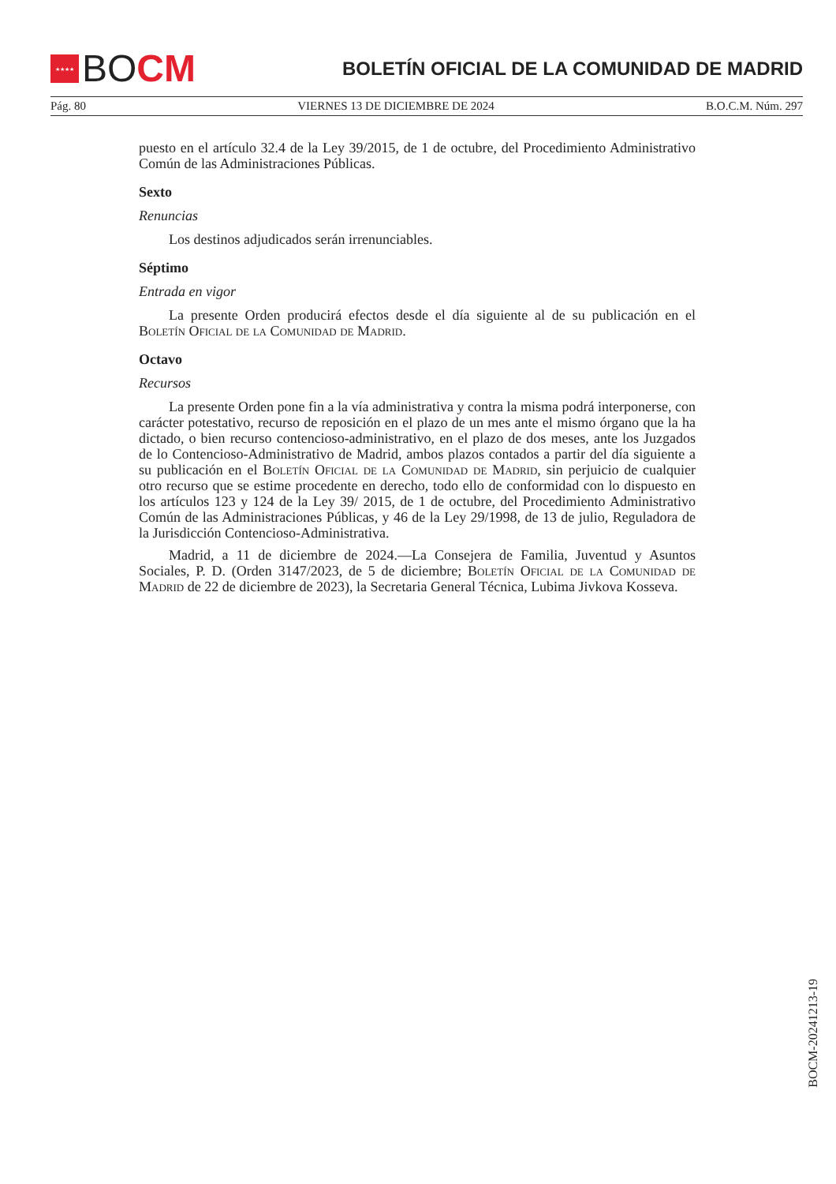★★★★ BO CM
BOLETÍN OFICIAL DE LA COMUNIDAD DE MADRID
Pág. 80 VIERNES 13 DE DICIEMBRE DE 2024 B.O.C.M. Núm. 297
puesto en el artículo 32.4 de la Ley 39/2015, de 1 de octubre, del Procedimiento Administrativo Común de las Administraciones Públicas.
Sexto
Renuncias
Los destinos adjudicados serán irrenunciables.
Séptimo
Entrada en vigor
La presente Orden producirá efectos desde el día siguiente al de su publicación en el Boletín Oficial de la Comunidad de Madrid.
Octavo
Recursos
La presente Orden pone fin a la vía administrativa y contra la misma podrá interponerse, con carácter potestativo, recurso de reposición en el plazo de un mes ante el mismo órgano que la ha dictado, o bien recurso contencioso-administrativo, en el plazo de dos meses, ante los Juzgados de lo Contencioso-Administrativo de Madrid, ambos plazos contados a partir del día siguiente a su publicación en el Boletín Oficial de la Comunidad de Madrid, sin perjuicio de cualquier otro recurso que se estime procedente en derecho, todo ello de conformidad con lo dispuesto en los artículos 123 y 124 de la Ley 39/ 2015, de 1 de octubre, del Procedimiento Administrativo Común de las Administraciones Públicas, y 46 de la Ley 29/1998, de 13 de julio, Reguladora de la Jurisdicción Contencioso-Administrativa.
Madrid, a 11 de diciembre de 2024.—La Consejera de Familia, Juventud y Asuntos Sociales, P. D. (Orden 3147/2023, de 5 de diciembre; Boletín Oficial de la Comunidad de Madrid de 22 de diciembre de 2023), la Secretaria General Técnica, Lubima Jivkova Kosseva.
BOCM-20241213-19